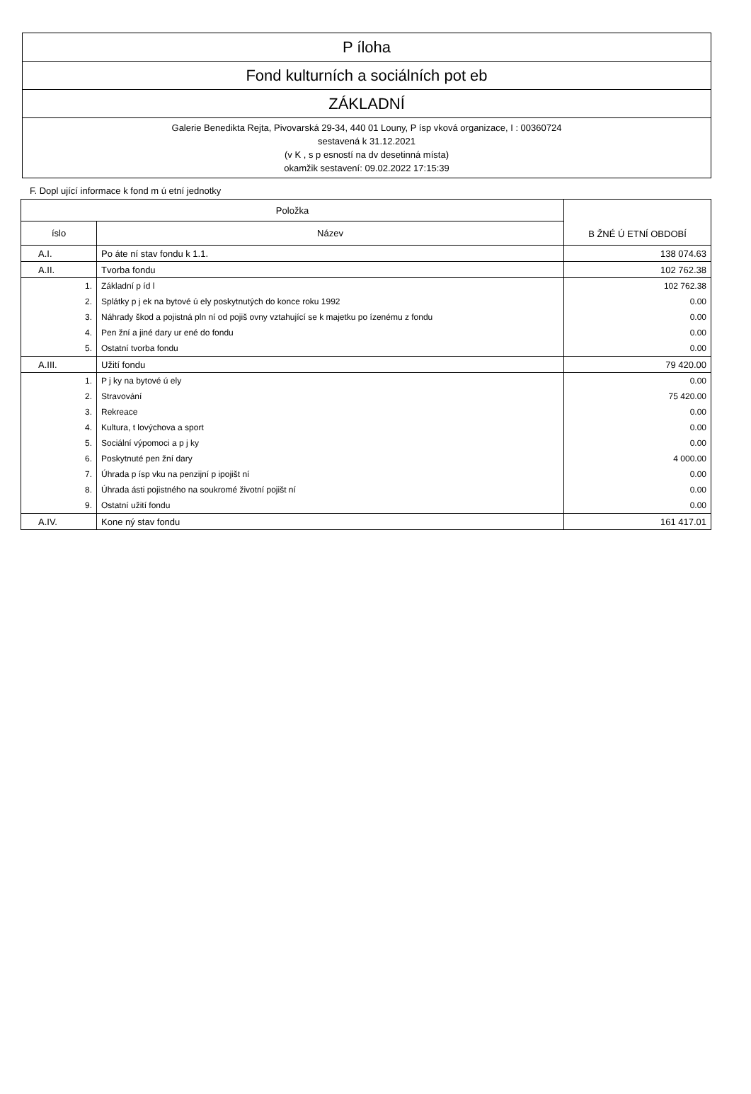P íloha
Fond kulturních a sociálních pot eb
ZÁKLADNÍ
Galerie Benedikta Rejta, Pivovarská 29-34, 440 01 Louny, P ísp vková organizace, I : 00360724
sestavená k 31.12.2021
(v K , s p esností na dv desetinná místa)
okamžik sestavení: 09.02.2022 17:15:39
F. Dopl ující informace k fond m ú etní jednotky
| Položka | | B ŽNÉ Ú ETNÍ OBDOBÍ |
| --- | --- | --- |
| íslo | Název | |
| A.I. | Po áte ní stav fondu k 1.1. | 138 074.63 |
| A.II. | Tvorba fondu | 102 762.38 |
| 1. | Základní p íd l | 102 762.38 |
| 2. | Splátky p j ek na bytové ú ely poskytnutých do konce roku 1992 | 0.00 |
| 3. | Náhrady škod a pojistná pln ní od pojiš ovny vztahující se k majetku po ízenému z fondu | 0.00 |
| 4. | Pen žní a jiné dary ur ené do fondu | 0.00 |
| 5. | Ostatní tvorba fondu | 0.00 |
| A.III. | Užití fondu | 79 420.00 |
| 1. | P j ky na bytové ú ely | 0.00 |
| 2. | Stravování | 75 420.00 |
| 3. | Rekreace | 0.00 |
| 4. | Kultura, t lovýchova a sport | 0.00 |
| 5. | Sociální výpomoci a p j ky | 0.00 |
| 6. | Poskytnuté pen žní dary | 4 000.00 |
| 7. | Úhrada p ísp vku na penzijní p ipojišt ní | 0.00 |
| 8. | Úhrada ásti pojistného na soukromé životní pojišt ní | 0.00 |
| 9. | Ostatní užití fondu | 0.00 |
| A.IV. | Kone ný stav fondu | 161 417.01 |